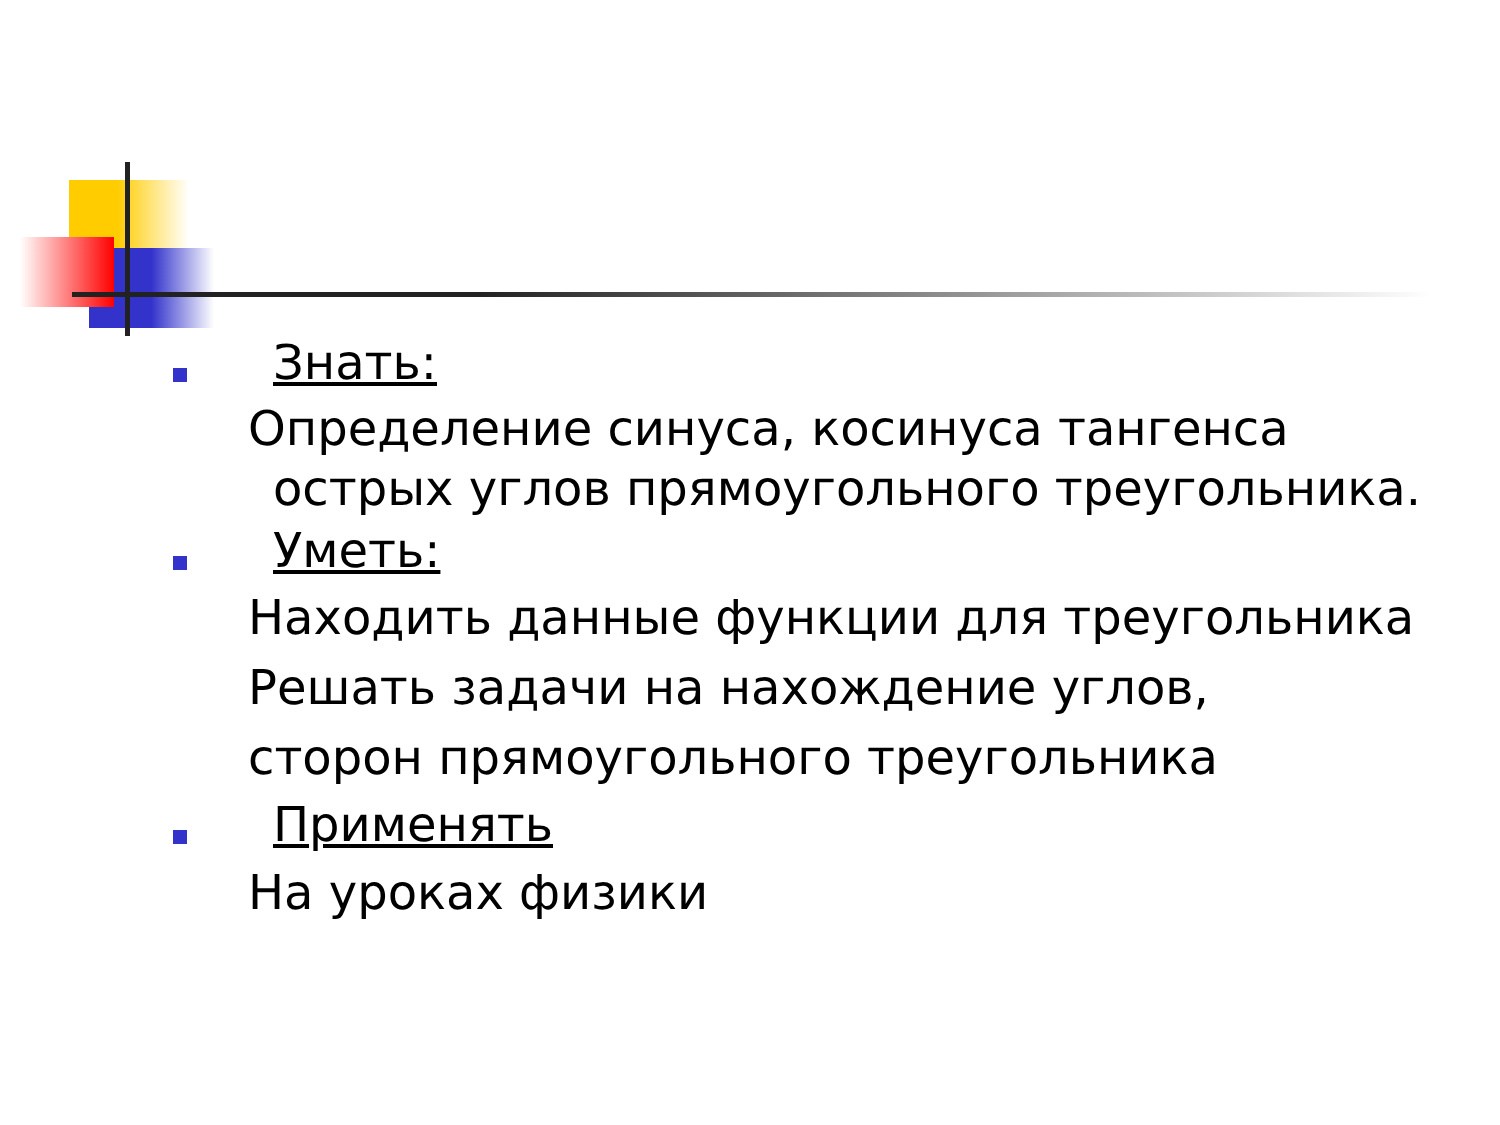Знать:
Определение синуса, косинуса тангенса
острых углов прямоугольного треугольника.
Уметь:
Находить данные функции для треугольника
Решать задачи на нахождение углов,
сторон прямоугольного треугольника
Применять
На уроках физики